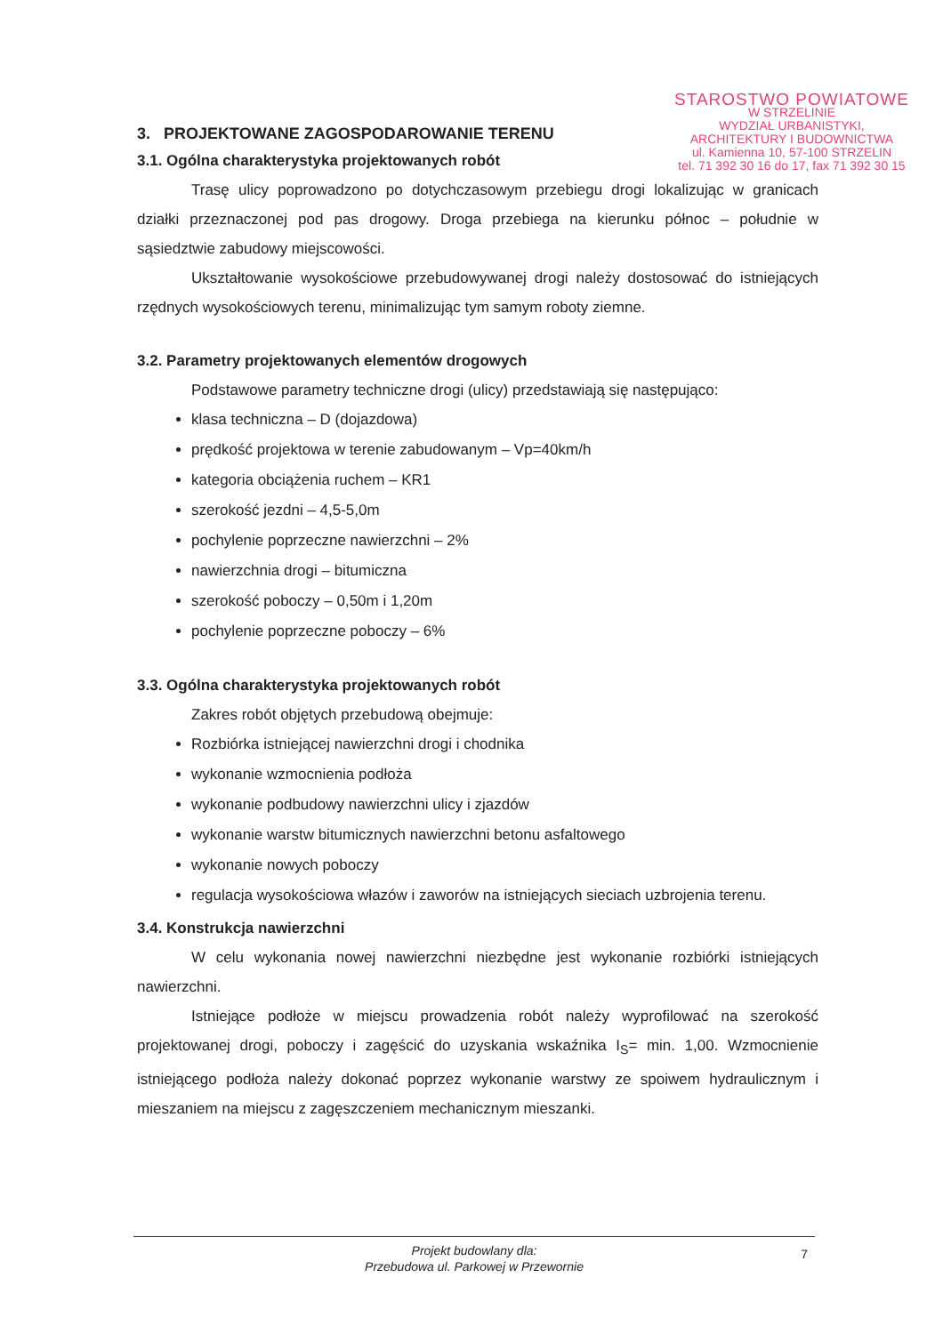STAROSTWO POWIATOWE
W STRZELINIE
WYDZIAŁ URBANISTYKI,
ARCHITEKTURY I BUDOWNICTWA
ul. Kamienna 10, 57-100 STRZELIN
tel. 71 392 30 16 do 17, fax 71 392 30 15
3. PROJEKTOWANE ZAGOSPODAROWANIE TERENU
3.1. Ogólna charakterystyka projektowanych robót
Trasę ulicy poprowadzono po dotychczasowym przebiegu drogi lokalizując w granicach działki przeznaczonej pod pas drogowy. Droga przebiega na kierunku północ – południe w sąsiedztwie zabudowy miejscowości.
Ukształtowanie wysokościowe przebudowywanej drogi należy dostosować do istniejących rzędnych wysokościowych terenu, minimalizując tym samym roboty ziemne.
3.2. Parametry projektowanych elementów drogowych
Podstawowe parametry techniczne drogi (ulicy) przedstawiają się następująco:
klasa techniczna – D (dojazdowa)
prędkość projektowa w terenie zabudowanym – Vp=40km/h
kategoria obciążenia ruchem – KR1
szerokość jezdni – 4,5-5,0m
pochylenie poprzeczne nawierzchni – 2%
nawierzchnia drogi – bitumiczna
szerokość poboczy – 0,50m i 1,20m
pochylenie poprzeczne poboczy – 6%
3.3. Ogólna charakterystyka projektowanych robót
Zakres robót objętych przebudową obejmuje:
Rozbiórka istniejącej nawierzchni drogi i chodnika
wykonanie wzmocnienia podłoża
wykonanie podbudowy nawierzchni ulicy i zjazdów
wykonanie warstw bitumicznych nawierzchni betonu asfaltowego
wykonanie nowych poboczy
regulacja wysokościowa włazów i zaworów na istniejących sieciach uzbrojenia terenu.
3.4. Konstrukcja nawierzchni
W celu wykonania nowej nawierzchni niezbędne jest wykonanie rozbiórki istniejących nawierzchni.
Istniejące podłoże w miejscu prowadzenia robót należy wyprofilować na szerokość projektowanej drogi, poboczy i zagęścić do uzyskania wskaźnika I<sub>S</sub>= min. 1,00. Wzmocnienie istniejącego podłoża należy dokonać poprzez wykonanie warstwy ze spoiwem hydraulicznym i mieszaniem na miejscu z zagęszczeniem mechanicznym mieszanki.
Projekt budowlany dla:
Przebudowa ul. Parkowej w Przewornie
7